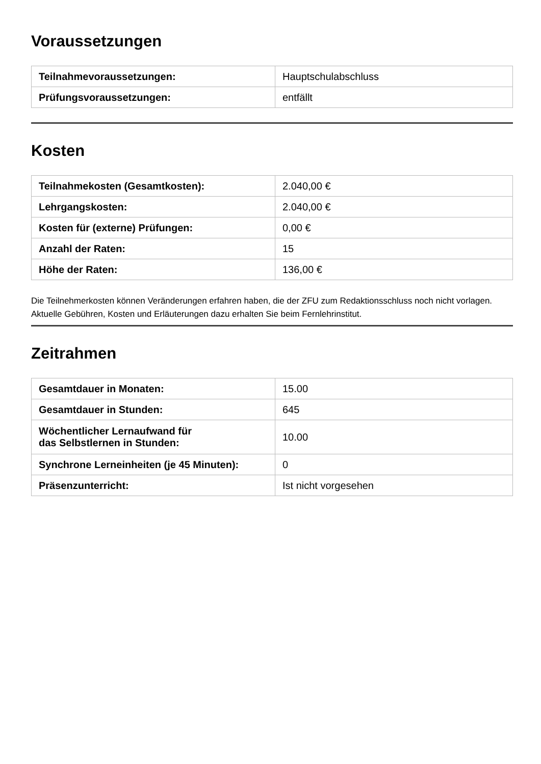Voraussetzungen
| Teilnahmevoraussetzungen: | Hauptschulabschluss |
| Prüfungsvoraussetzungen: | entfällt |
Kosten
| Teilnahmekosten (Gesamtkosten): | 2.040,00 € |
| Lehrgangskosten: | 2.040,00 € |
| Kosten für (externe) Prüfungen: | 0,00 € |
| Anzahl der Raten: | 15 |
| Höhe der Raten: | 136,00 € |
Die Teilnehmerkosten können Veränderungen erfahren haben, die der ZFU zum Redaktionsschluss noch nicht vorlagen. Aktuelle Gebühren, Kosten und Erläuterungen dazu erhalten Sie beim Fernlehrinstitut.
Zeitrahmen
| Gesamtdauer in Monaten: | 15.00 |
| Gesamtdauer in Stunden: | 645 |
| Wöchentlicher Lernaufwand für das Selbstlernen in Stunden: | 10.00 |
| Synchrone Lerneinheiten (je 45 Minuten): | 0 |
| Präsenzunterricht: | Ist nicht vorgesehen |